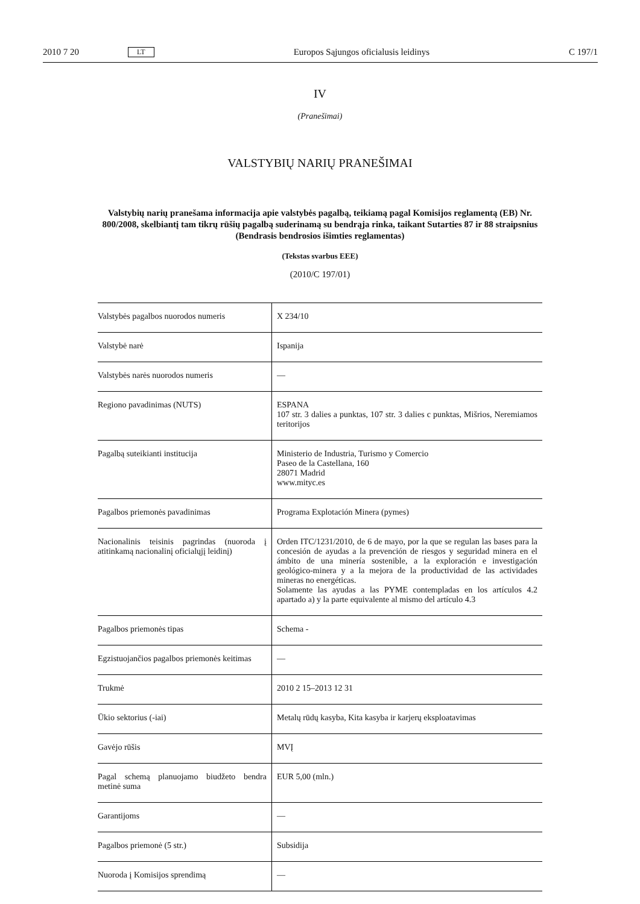2010 7 20 LT Europos Sąjungos oficialusis leidinys C 197/1
IV
(Pranešimai)
VALSTYBIŲ NARIŲ PRANEŠIMAI
Valstybių narių pranešama informacija apie valstybės pagalbą, teikiamą pagal Komisijos reglamentą (EB) Nr. 800/2008, skelbiantį tam tikrų rūšių pagalbą suderinamą su bendrąja rinka, taikant Sutarties 87 ir 88 straipsnius (Bendrasis bendrosios išimties reglamentas)
(Tekstas svarbus EEE)
(2010/C 197/01)
| Valstybės pagalbos nuorodos numeris | X 234/10 |
| Valstybė narė | Ispanija |
| Valstybės narės nuorodos numeris | — |
| Regiono pavadinimas (NUTS) | ESPANA 107 str. 3 dalies a punktas, 107 str. 3 dalies c punktas, Mišrios, Neremiamos teritorijos |
| Pagalbą suteikianti institucija | Ministerio de Industria, Turismo y Comercio Paseo de la Castellana, 160 28071 Madrid www.mityc.es |
| Pagalbos priemonės pavadinimas | Programa Explotación Minera (pymes) |
| Nacionalinis teisinis pagrindas (nuoroda į atitinkamą nacionalinį oficialųjį leidinį) | Orden ITC/1231/2010, de 6 de mayo, por la que se regulan las bases para la concesión de ayudas a la prevención de riesgos y seguridad minera en el ámbito de una minería sostenible, a la exploración e investigación geológico-minera y a la mejora de la productividad de las actividades mineras no energéticas. Solamente las ayudas a las PYME contempladas en los artículos 4.2 apartado a) y la parte equivalente al mismo del artículo 4.3 |
| Pagalbos priemonės tipas | Schema - |
| Egzistuojančios pagalbos priemonės keitimas | — |
| Trukmė | 2010 2 15–2013 12 31 |
| Ūkio sektorius (-iai) | Metalų rūdų kasyba, Kita kasyba ir karjerų eksploatavimas |
| Gavėjo rūšis | MVĮ |
| Pagal schemą planuojamo biudžeto bendra metinė suma | EUR 5,00 (mln.) |
| Garantijoms | — |
| Pagalbos priemonė (5 str.) | Subsidija |
| Nuoroda į Komisijos sprendimą | — |